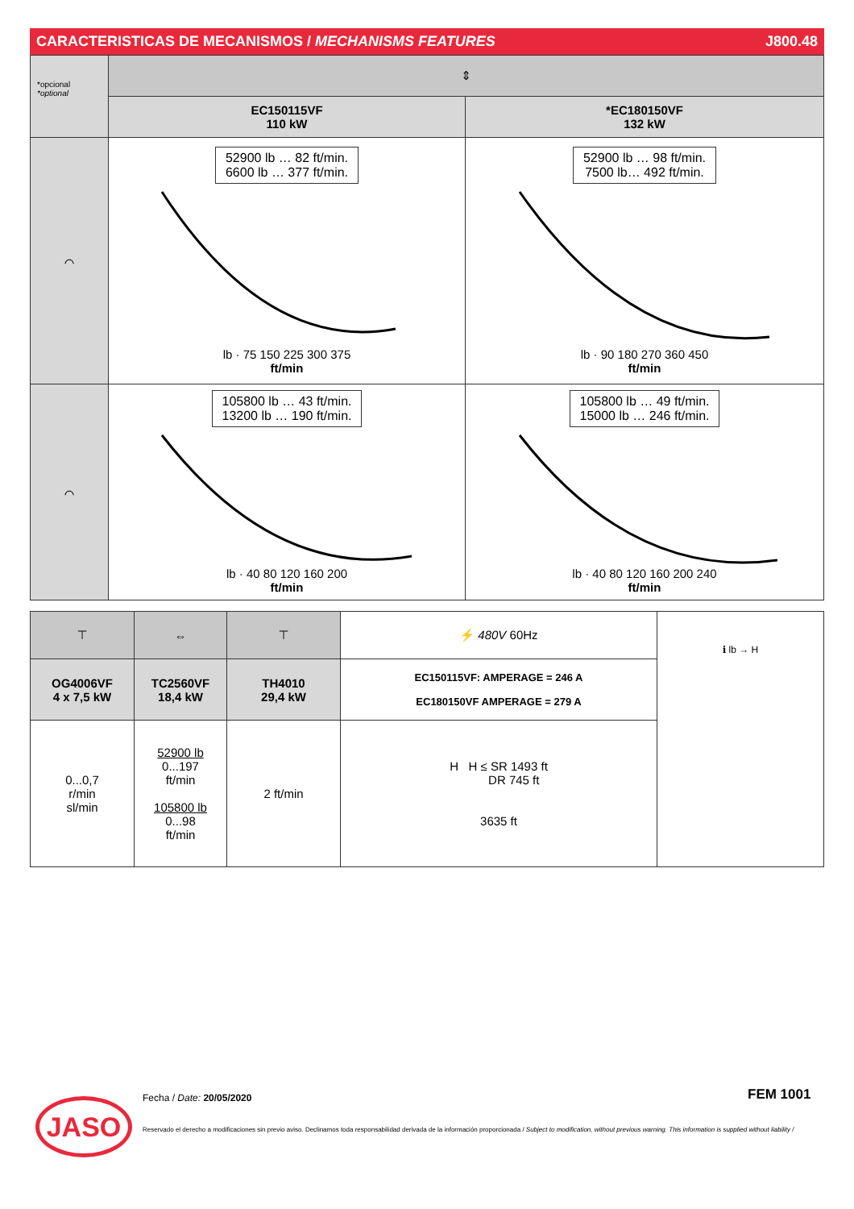CARACTERISTICAS DE MECANISMOS / MECHANISMS FEATURES J800.48
| *opcional *optional | ⇕ | |
| | EC150115VF 110 kW | *EC180150VF 132 kW |
| ⌒ | 52900 lb … 82 ft/min. 6600 lb … 377 ft/min. lb · 75 150 225 300 375 ft/min | 52900 lb … 98 ft/min. 7500 lb… 492 ft/min. lb · 90 180 270 360 450 ft/min |
| ⌒ | 105800 lb … 43 ft/min. 13200 lb … 190 ft/min. lb · 40 80 120 160 200 ft/min | 105800 lb … 49 ft/min. 15000 lb … 246 ft/min. lb · 40 80 120 160 200 240 ft/min |
| ⊤ | ⇔ | ⊤ | ⚡ 480V 60Hz | ℹ lb → H |
| OG4006VF 4 x 7,5 kW | TC2560VF 18,4 kW | TH4010 29,4 kW | EC150115VF: AMPERAGE = 246 A EC180150VF AMPERAGE = 279 A | |
| 0...0,7 r/min sl/min | 52900 lb 0...197 ft/min 105800 lb 0...98 ft/min | 2 ft/min | H H ≤ SR 1493 ft DR 745 ft 3635 ft | |
JASO Fecha / Date: 20/05/2020 FEM 1001
Reservado el derecho a modificaciones sin previo aviso. Declinamos toda responsabilidad derivada de la información proporcionada / Subject to modification, without previous warning. This information is supplied without liability /